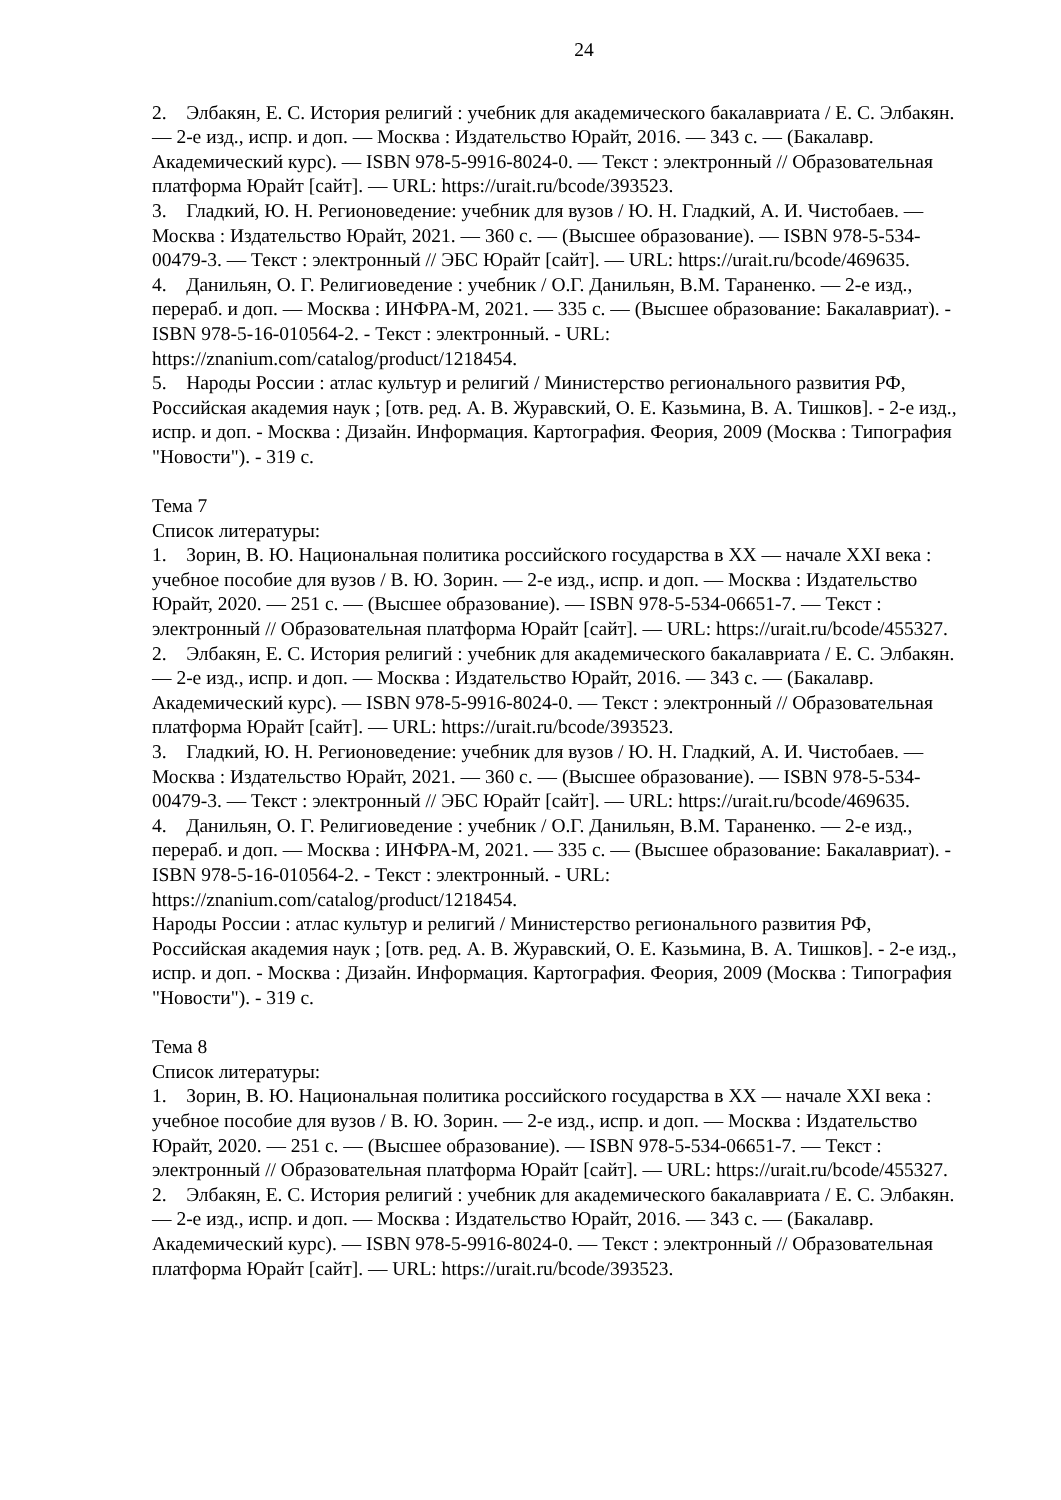24
2. Элбакян, Е. С. История религий : учебник для академического бакалавриата / Е. С. Элбакян. — 2-е изд., испр. и доп. — Москва : Издательство Юрайт, 2016. — 343 с. — (Бакалавр. Академический курс). — ISBN 978-5-9916-8024-0. — Текст : электронный // Образовательная платформа Юрайт [сайт]. — URL: https://urait.ru/bcode/393523.
3. Гладкий, Ю. Н. Регионоведение: учебник для вузов / Ю. Н. Гладкий, А. И. Чистобаев. — Москва : Издательство Юрайт, 2021. — 360 с. — (Высшее образование). — ISBN 978-5-534-00479-3. — Текст : электронный // ЭБС Юрайт [сайт]. — URL: https://urait.ru/bcode/469635.
4. Данильян, О. Г. Религиоведение : учебник / О.Г. Данильян, В.М. Тараненко. — 2-е изд., перераб. и доп. — Москва : ИНФРА-М, 2021. — 335 с. — (Высшее образование: Бакалавриат). - ISBN 978-5-16-010564-2. - Текст : электронный. - URL: https://znanium.com/catalog/product/1218454.
5. Народы России : атлас культур и религий / Министерство регионального развития РФ, Российская академия наук ; [отв. ред. А. В. Журавский, О. Е. Казьмина, В. А. Тишков]. - 2-е изд., испр. и доп. - Москва : Дизайн. Информация. Картография. Феория, 2009 (Москва : Типография "Новости"). - 319 с.
Тема 7
Список литературы:
1. Зорин, В. Ю. Национальная политика российского государства в XX — начале XXI века : учебное пособие для вузов / В. Ю. Зорин. — 2-е изд., испр. и доп. — Москва : Издательство Юрайт, 2020. — 251 с. — (Высшее образование). — ISBN 978-5-534-06651-7. — Текст : электронный // Образовательная платформа Юрайт [сайт]. — URL: https://urait.ru/bcode/455327.
2. Элбакян, Е. С. История религий : учебник для академического бакалавриата / Е. С. Элбакян. — 2-е изд., испр. и доп. — Москва : Издательство Юрайт, 2016. — 343 с. — (Бакалавр. Академический курс). — ISBN 978-5-9916-8024-0. — Текст : электронный // Образовательная платформа Юрайт [сайт]. — URL: https://urait.ru/bcode/393523.
3. Гладкий, Ю. Н. Регионоведение: учебник для вузов / Ю. Н. Гладкий, А. И. Чистобаев. — Москва : Издательство Юрайт, 2021. — 360 с. — (Высшее образование). — ISBN 978-5-534-00479-3. — Текст : электронный // ЭБС Юрайт [сайт]. — URL: https://urait.ru/bcode/469635.
4. Данильян, О. Г. Религиоведение : учебник / О.Г. Данильян, В.М. Тараненко. — 2-е изд., перераб. и доп. — Москва : ИНФРА-М, 2021. — 335 с. — (Высшее образование: Бакалавриат). - ISBN 978-5-16-010564-2. - Текст : электронный. - URL: https://znanium.com/catalog/product/1218454.
Народы России : атлас культур и религий / Министерство регионального развития РФ, Российская академия наук ; [отв. ред. А. В. Журавский, О. Е. Казьмина, В. А. Тишков]. - 2-е изд., испр. и доп. - Москва : Дизайн. Информация. Картография. Феория, 2009 (Москва : Типография "Новости"). - 319 с.
Тема 8
Список литературы:
1. Зорин, В. Ю. Национальная политика российского государства в XX — начале XXI века : учебное пособие для вузов / В. Ю. Зорин. — 2-е изд., испр. и доп. — Москва : Издательство Юрайт, 2020. — 251 с. — (Высшее образование). — ISBN 978-5-534-06651-7. — Текст : электронный // Образовательная платформа Юрайт [сайт]. — URL: https://urait.ru/bcode/455327.
2. Элбакян, Е. С. История религий : учебник для академического бакалавриата / Е. С. Элбакян. — 2-е изд., испр. и доп. — Москва : Издательство Юрайт, 2016. — 343 с. — (Бакалавр. Академический курс). — ISBN 978-5-9916-8024-0. — Текст : электронный // Образовательная платформа Юрайт [сайт]. — URL: https://urait.ru/bcode/393523.